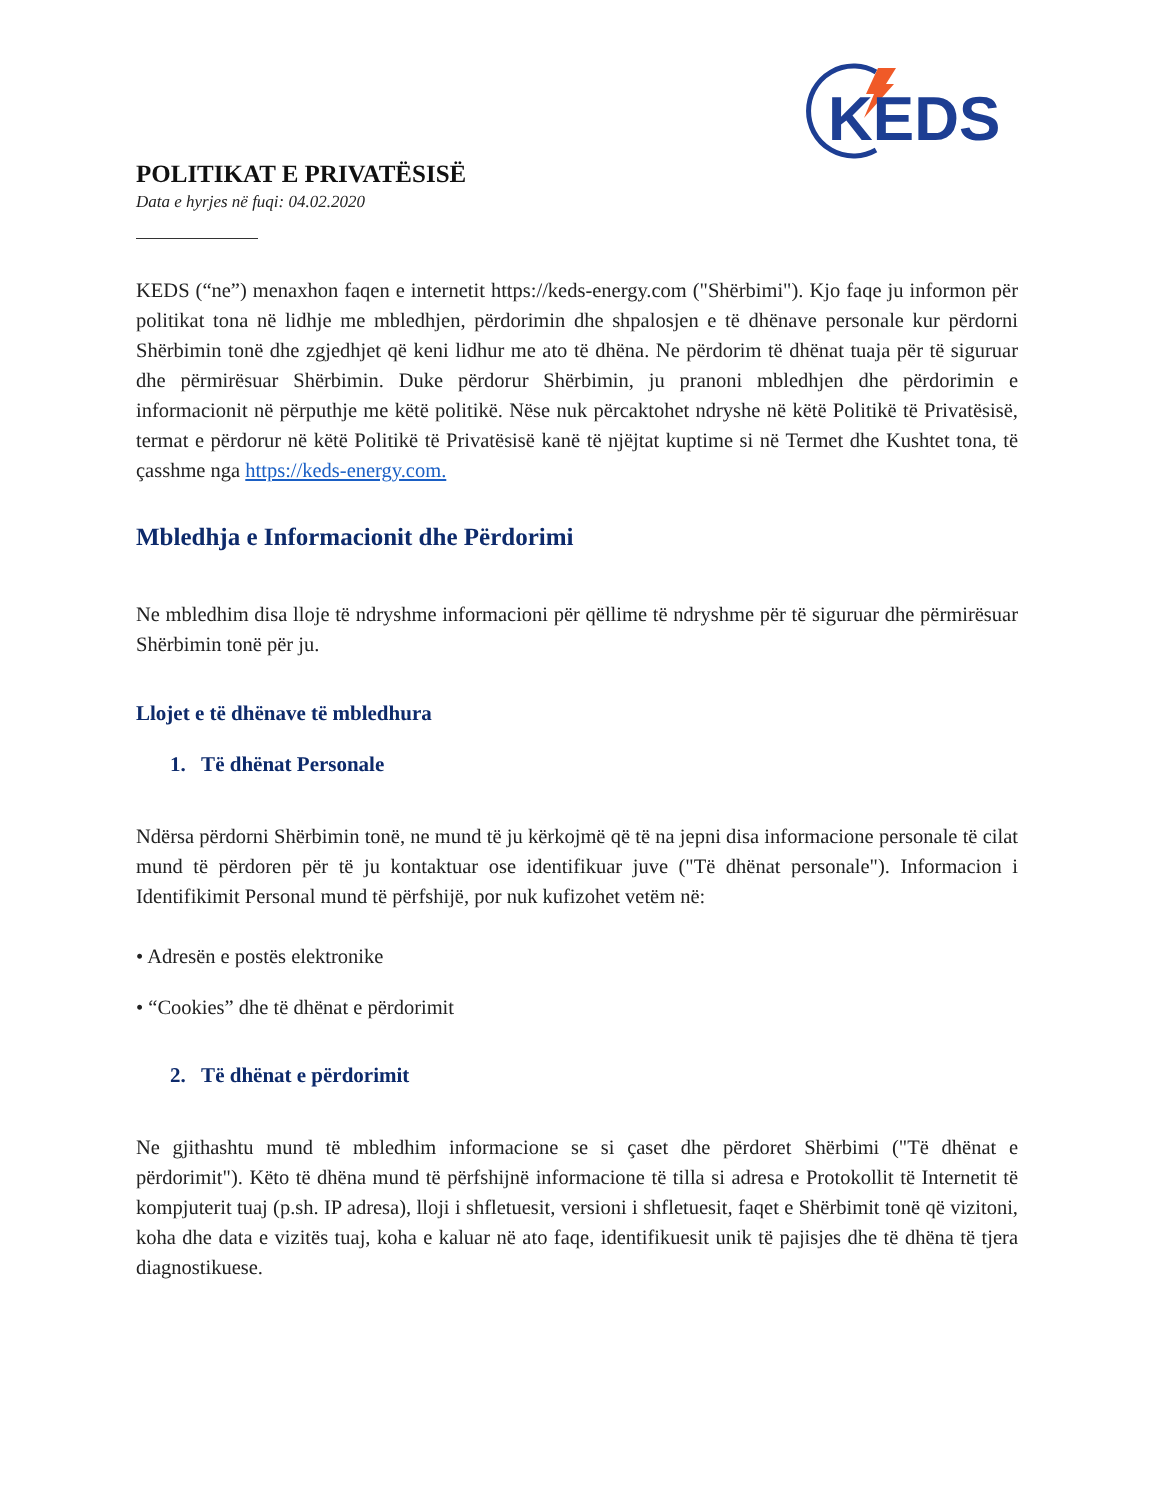KEDS
POLITIKAT E PRIVATËSISË
Data e hyrjes në fuqi: 04.02.2020
KEDS (“ne”) menaxhon faqen e internetit https://keds-energy.com ("Shërbimi"). Kjo faqe ju informon për politikat tona në lidhje me mbledhjen, përdorimin dhe shpalosjen e të dhënave personale kur përdorni Shërbimin tonë dhe zgjedhjet që keni lidhur me ato të dhëna. Ne përdorim të dhënat tuaja për të siguruar dhe përmirësuar Shërbimin. Duke përdorur Shërbimin, ju pranoni mbledhjen dhe përdorimin e informacionit në përputhje me këtë politikë. Nëse nuk përcaktohet ndryshe në këtë Politikë të Privatësisë, termat e përdorur në këtë Politikë të Privatësisë kanë të njëjtat kuptime si në Termet dhe Kushtet tona, të çasshme nga https://keds-energy.com.
Mbledhja e Informacionit dhe Përdorimi
Ne mbledhim disa lloje të ndryshme informacioni për qëllime të ndryshme për të siguruar dhe përmirësuar Shërbimin tonë për ju.
Llojet e të dhënave të mbledhura
1. Të dhënat Personale
Ndërsa përdorni Shërbimin tonë, ne mund të ju kërkojmë që të na jepni disa informacione personale të cilat mund të përdoren për të ju kontaktuar ose identifikuar juve ("Të dhënat personale"). Informacion i Identifikimit Personal mund të përfshijë, por nuk kufizohet vetëm në:
• Adresën e postës elektronike
• “Cookies” dhe të dhënat e përdorimit
2. Të dhënat e përdorimit
Ne gjithashtu mund të mbledhim informacione se si çaset dhe përdoret Shërbimi ("Të dhënat e përdorimit"). Këto të dhëna mund të përfshijnë informacione të tilla si adresa e Protokollit të Internetit të kompjuterit tuaj (p.sh. IP adresa), lloji i shfletuesit, versioni i shfletuesit, faqet e Shërbimit tonë që vizitoni, koha dhe data e vizitës tuaj, koha e kaluar në ato faqe, identifikuesit unik të pajisjes dhe të dhëna të tjera diagnostikuese.